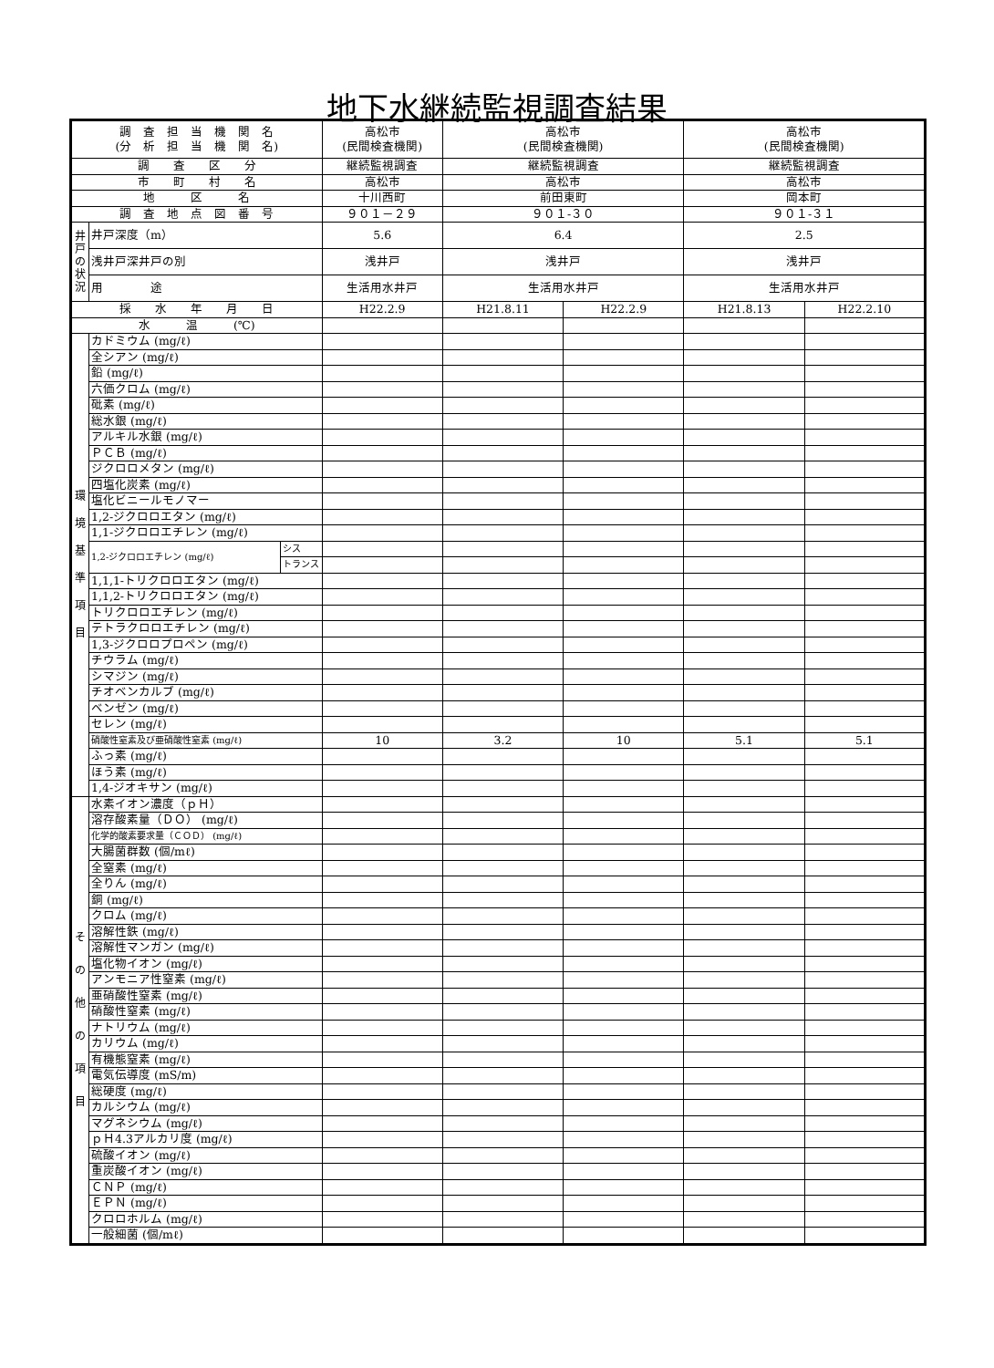地下水継続監視調査結果
| 調 査 担 当 機 関 名 (分 析 担 当 機 関 名) | | | 高松市 (民間検査機関) | 高松市 (民間検査機関) | | 高松市 (民間検査機関) | |
| 調 査 区 分 | | | 継続監視調査 | 継続監視調査 | | 継続監視調査 | |
| 市 町 村 名 | | | 高松市 | 高松市 | | 高松市 | |
| 地 区 名 | | | 十川西町 | 前田東町 | | 岡本町 | |
| 調 査 地 点 図 番 号 | | | ９０１－２９ | ９０１-３０ | | ９０１-３１ | |
| 井戸の状況 | 井戸深度（m） | | 5.6 | 6.4 | | 2.5 | |
| | 浅井戸深井戸の別 | | 浅井戸 | 浅井戸 | | 浅井戸 | |
| | 用 途 | | 生活用水井戸 | 生活用水井戸 | | 生活用水井戸 | |
| 採 水 年 月 日 | | | H22.2.9 | H21.8.11 | H22.2.9 | H21.8.13 | H22.2.10 |
| 水 温 (℃) | | | | | | | |
| 環 境 基 準 項 目 | カドミウム (mg/ℓ) | | | | | | |
| | 全シアン (mg/ℓ) | | | | | | |
| | 鉛 (mg/ℓ) | | | | | | |
| | 六価クロム (mg/ℓ) | | | | | | |
| | 砒素 (mg/ℓ) | | | | | | |
| | 総水銀 (mg/ℓ) | | | | | | |
| | アルキル水銀 (mg/ℓ) | | | | | | |
| | ＰＣＢ (mg/ℓ) | | | | | | |
| | ジクロロメタン (mg/ℓ) | | | | | | |
| | 四塩化炭素 (mg/ℓ) | | | | | | |
| | 塩化ビニールモノマー | | | | | | |
| | 1,2-ジクロロエタン (mg/ℓ) | | | | | | |
| | 1,1-ジクロロエチレン (mg/ℓ) | | | | | | |
| | 1,2-ジクロロエチレン (mg/ℓ) | シス | | | | | |
| | | トランス | | | | | |
| | 1,1,1-トリクロロエタン (mg/ℓ) | | | | | | |
| | 1,1,2-トリクロロエタン (mg/ℓ) | | | | | | |
| | トリクロロエチレン (mg/ℓ) | | | | | | |
| | テトラクロロエチレン (mg/ℓ) | | | | | | |
| | 1,3-ジクロロプロペン (mg/ℓ) | | | | | | |
| | チウラム (mg/ℓ) | | | | | | |
| | シマジン (mg/ℓ) | | | | | | |
| | チオベンカルブ (mg/ℓ) | | | | | | |
| | ベンゼン (mg/ℓ) | | | | | | |
| | セレン (mg/ℓ) | | | | | | |
| | 硝酸性窒素及び亜硝酸性窒素 (mg/ℓ) | | 10 | 3.2 | 10 | 5.1 | 5.1 |
| | ふっ素 (mg/ℓ) | | | | | | |
| | ほう素 (mg/ℓ) | | | | | | |
| | 1,4-ジオキサン (mg/ℓ) | | | | | | |
| そ の 他 の 項 目 | 水素イオン濃度（ｐＨ） | | | | | | |
| | 溶存酸素量（ＤＯ） (mg/ℓ) | | | | | | |
| | 化学的酸素要求量（ＣＯＤ） (mg/ℓ) | | | | | | |
| | 大腸菌群数 (個/mℓ) | | | | | | |
| | 全窒素 (mg/ℓ) | | | | | | |
| | 全りん (mg/ℓ) | | | | | | |
| | 銅 (mg/ℓ) | | | | | | |
| | クロム (mg/ℓ) | | | | | | |
| | 溶解性鉄 (mg/ℓ) | | | | | | |
| | 溶解性マンガン (mg/ℓ) | | | | | | |
| | 塩化物イオン (mg/ℓ) | | | | | | |
| | アンモニア性窒素 (mg/ℓ) | | | | | | |
| | 亜硝酸性窒素 (mg/ℓ) | | | | | | |
| | 硝酸性窒素 (mg/ℓ) | | | | | | |
| | ナトリウム (mg/ℓ) | | | | | | |
| | カリウム (mg/ℓ) | | | | | | |
| | 有機態窒素 (mg/ℓ) | | | | | | |
| | 電気伝導度 (mS/m) | | | | | | |
| | 総硬度 (mg/ℓ) | | | | | | |
| | カルシウム (mg/ℓ) | | | | | | |
| | マグネシウム (mg/ℓ) | | | | | | |
| | ｐＨ4.3アルカリ度 (mg/ℓ) | | | | | | |
| | 硫酸イオン (mg/ℓ) | | | | | | |
| | 重炭酸イオン (mg/ℓ) | | | | | | |
| | ＣＮＰ (mg/ℓ) | | | | | | |
| | ＥＰＮ (mg/ℓ) | | | | | | |
| | クロロホルム (mg/ℓ) | | | | | | |
| | 一般細菌 (個/mℓ) | | | | | | |